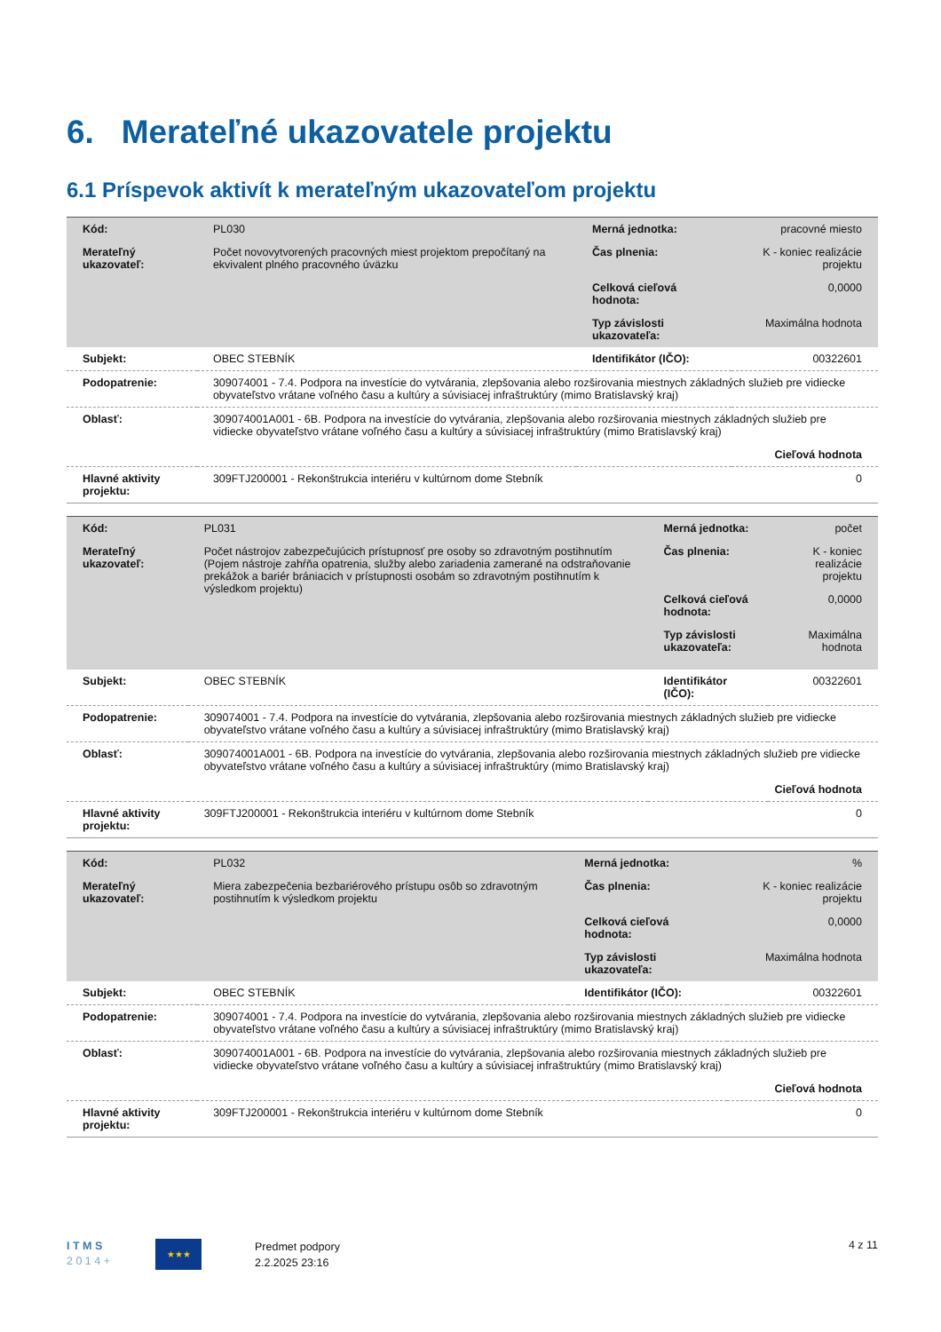6. Merateľné ukazovatele projektu
6.1 Príspevok aktivít k merateľným ukazovateľom projektu
| Kód: | PL030 | Merná jednotka: | pracovné miesto |
| Merateľný ukazovateľ: | Počet novovytvorených pracovných miest projektom prepočítaný na ekvivalent plného pracovného úväzku | Čas plnenia: | K - koniec realizácie projektu |
| | | Celková cieľová hodnota: | 0,0000 |
| | | Typ závislosti ukazovateľa: | Maximálna hodnota |
| Subjekt: | OBEC STEBNÍK | Identifikátor (IČO): | 00322601 |
| Podopatrenie: | 309074001 - 7.4. Podpora na investície do vytvárania, zlepšovania alebo rozširovania miestnych základných služieb pre vidiecke obyvateľstvo vrátane voľného času a kultúry a súvisiacej infraštruktúry (mimo Bratislavský kraj) | | |
| Oblasť: | 309074001A001 - 6B. Podpora na investície do vytvárania, zlepšovania alebo rozširovania miestnych základných služieb pre vidiecke obyvateľstvo vrátane voľného času a kultúry a súvisiacej infraštruktúry (mimo Bratislavský kraj) | | |
| | Cieľová hodnota | | |
| Hlavné aktivity projektu: | 309FTJ200001 - Rekonštrukcia interiéru v kultúrnom dome Stebník | | 0 |
| Kód: | PL031 | Merná jednotka: | počet |
| Merateľný ukazovateľ: | Počet nástrojov zabezpečujúcich prístupnosť pre osoby so zdravotným postihnutím (Pojem nástroje zahŕňa opatrenia, služby alebo zariadenia zamerané na odstraňovanie prekážok a bariér brániacich v prístupnosti osobám so zdravotným postihnutím k výsledkom projektu) | Čas plnenia: | K - koniec realizácie projektu |
| | | Celková cieľová hodnota: | 0,0000 |
| | | Typ závislosti ukazovateľa: | Maximálna hodnota |
| Subjekt: | OBEC STEBNÍK | Identifikátor (IČO): | 00322601 |
| Podopatrenie: | 309074001 - 7.4. Podpora na investície do vytvárania, zlepšovania alebo rozširovania miestnych základných služieb pre vidiecke obyvateľstvo vrátane voľného času a kultúry a súvisiacej infraštruktúry (mimo Bratislavský kraj) | | |
| Oblasť: | 309074001A001 - 6B. Podpora na investície do vytvárania, zlepšovania alebo rozširovania miestnych základných služieb pre vidiecke obyvateľstvo vrátane voľného času a kultúry a súvisiacej infraštruktúry (mimo Bratislavský kraj) | | |
| | Cieľová hodnota | | |
| Hlavné aktivity projektu: | 309FTJ200001 - Rekonštrukcia interiéru v kultúrnom dome Stebník | | 0 |
| Kód: | PL032 | Merná jednotka: | % |
| Merateľný ukazovateľ: | Miera zabezpečenia bezbariérového prístupu osôb so zdravotným postihnutím k výsledkom projektu | Čas plnenia: | K - koniec realizácie projektu |
| | | Celková cieľová hodnota: | 0,0000 |
| | | Typ závislosti ukazovateľa: | Maximálna hodnota |
| Subjekt: | OBEC STEBNÍK | Identifikátor (IČO): | 00322601 |
| Podopatrenie: | 309074001 - 7.4. Podpora na investície do vytvárania, zlepšovania alebo rozširovania miestnych základných služieb pre vidiecke obyvateľstvo vrátane voľného času a kultúry a súvisiacej infraštruktúry (mimo Bratislavský kraj) | | |
| Oblasť: | 309074001A001 - 6B. Podpora na investície do vytvárania, zlepšovania alebo rozširovania miestnych základných služieb pre vidiecke obyvateľstvo vrátane voľného času a kultúry a súvisiacej infraštruktúry (mimo Bratislavský kraj) | | |
| | Cieľová hodnota | | |
| Hlavné aktivity projektu: | 309FTJ200001 - Rekonštrukcia interiéru v kultúrnom dome Stebník | | 0 |
I T M S
2 0 1 4 +
★★★
Predmet podpory
2.2.2025 23:16
4 z 11